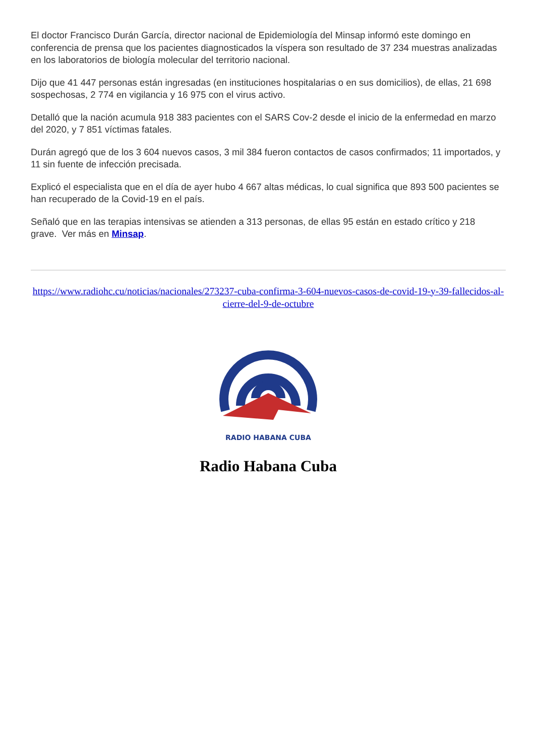El doctor Francisco Durán García, director nacional de Epidemiología del Minsap informó este domingo en conferencia de prensa que los pacientes diagnosticados la víspera son resultado de 37 234 muestras analizadas en los laboratorios de biología molecular del territorio nacional.
Dijo que 41 447 personas están ingresadas (en instituciones hospitalarias o en sus domicilios), de ellas, 21 698 sospechosas, 2 774 en vigilancia y 16 975 con el virus activo.
Detalló que la nación acumula 918 383 pacientes con el SARS Cov-2 desde el inicio de la enfermedad en marzo del 2020, y 7 851 víctimas fatales.
Durán agregó que de los 3 604 nuevos casos, 3 mil 384 fueron contactos de casos confirmados; 11 importados, y 11 sin fuente de infección precisada.
Explicó el especialista que en el día de ayer hubo 4 667 altas médicas, lo cual significa que 893 500 pacientes se han recuperado de la Covid-19 en el país.
Señaló que en las terapias intensivas se atienden a 313 personas, de ellas 95 están en estado crítico y 218 grave. Ver más en Minsap.
https://www.radiohc.cu/noticias/nacionales/273237-cuba-confirma-3-604-nuevos-casos-de-covid-19-y-39-fallecidos-al-cierre-del-9-de-octubre
RADIO HABANA CUBA
Radio Habana Cuba